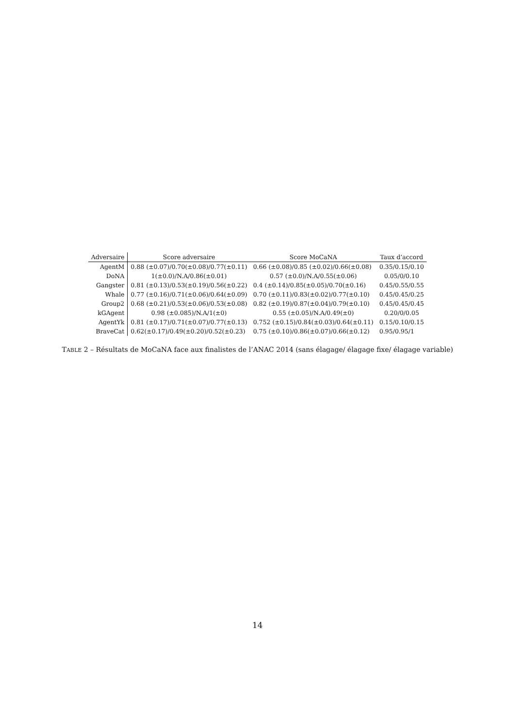| Adversaire | Score adversaire | Score MoCaNA | Taux d’accord |
| --- | --- | --- | --- |
| AgentM | 0.88 (±0.07)/0.70(±0.08)/0.77(±0.11) | 0.66 (±0.08)/0.85 (±0.02)/0.66(±0.08) | 0.35/0.15/0.10 |
| DoNA | 1(±0.0)/N.A/0.86(±0.01) | 0.57 (±0.0)/N.A/0.55(±0.06) | 0.05/0/0.10 |
| Gangster | 0.81 (±0.13)/0.53(±0.19)/0.56(±0.22) | 0.4 (±0.14)/0.85(±0.05)/0.70(±0.16) | 0.45/0.55/0.55 |
| Whale | 0.77 (±0.16)/0.71(±0.06)/0.64(±0.09) | 0.70 (±0.11)/0.83(±0.02)/0.77(±0.10) | 0.45/0.45/0.25 |
| Group2 | 0.68 (±0.21)/0.53(±0.06)/0.53(±0.08) | 0.82 (±0.19)/0.87(±0.04)/0.79(±0.10) | 0.45/0.45/0.45 |
| kGAgent | 0.98 (±0.085)/N.A/1(±0) | 0.55 (±0.05)/N.A/0.49(±0) | 0.20/0/0.05 |
| AgentYk | 0.81 (±0.17)/0.71(±0.07)/0.77(±0.13) | 0.752 (±0.15)/0.84(±0.03)/0.64(±0.11) | 0.15/0.10/0.15 |
| BraveCat | 0.62(±0.17)/0.49(±0.20)/0.52(±0.23) | 0.75 (±0.10)/0.86(±0.07)/0.66(±0.12) | 0.95/0.95/1 |
TABLE 2 – Résultats de MoCaNA face aux finalistes de l’ANAC 2014 (sans élagage/ élagage fixe/ élagage variable)
14